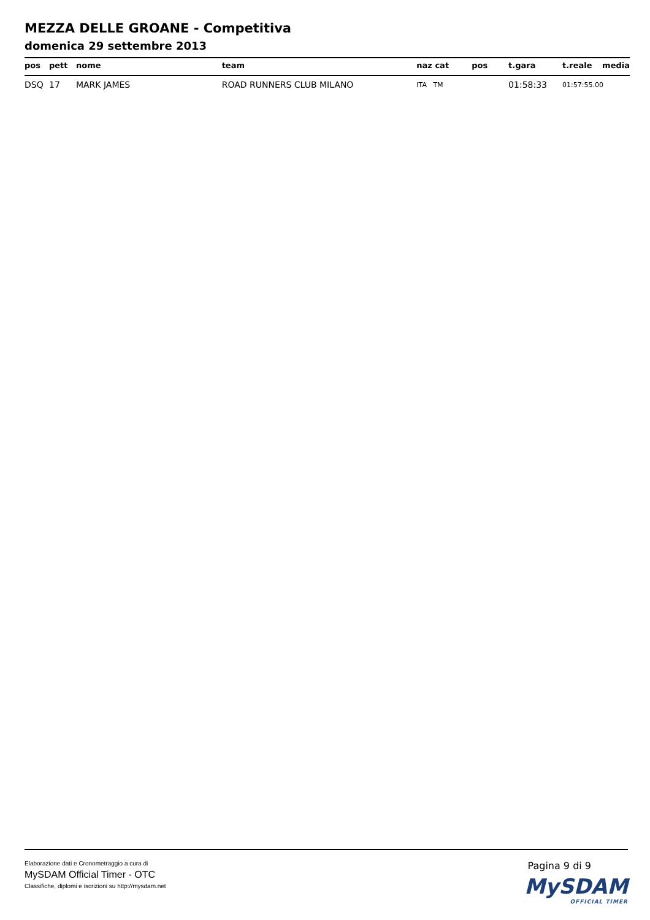MEZZA DELLE GROANE - Competitiva
domenica 29 settembre 2013
| pos | pett | nome | team | naz cat | pos | t.gara | t.reale | media |
| --- | --- | --- | --- | --- | --- | --- | --- | --- |
| DSQ | 17 | MARK JAMES | ROAD RUNNERS CLUB MILANO | ITA TM | | 01:58:33 | 01:57:55.00 | |
Elaborazione dati e Cronometraggio a cura di
MySDAM Official Timer - OTC
Classifiche, diplomi e iscrizioni su http://mysdam.net
Pagina 9 di 9
MySDAM
OFFICIAL TIMER